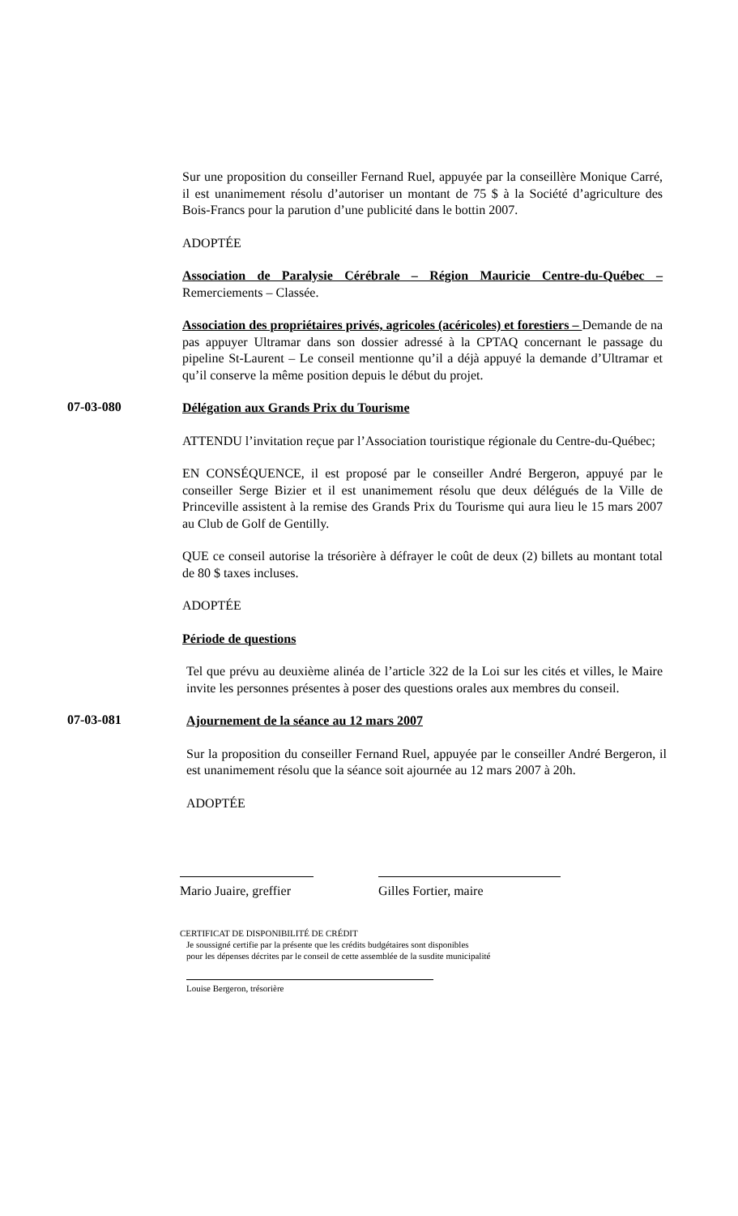Sur une proposition du conseiller Fernand Ruel, appuyée par la conseillère Monique Carré, il est unanimement résolu d’autoriser un montant de 75 $ à la Société d’agriculture des Bois-Francs pour la parution d’une publicité dans le bottin 2007.
ADOPTÉE
Association de Paralysie Cérébrale – Région Mauricie Centre-du-Québec – Remerciements – Classée.
Association des propriétaires privés, agricoles (acéricoles) et forestiers – Demande de na pas appuyer Ultramar dans son dossier adressé à la CPTAQ concernant le passage du pipeline St-Laurent – Le conseil mentionne qu’il a déjà appuyé la demande d’Ultramar et qu’il conserve la même position depuis le début du projet.
07-03-080
Délégation aux Grands Prix du Tourisme
ATTENDU l’invitation reçue par l’Association touristique régionale du Centre-du-Québec;
EN CONSÉQUENCE, il est proposé par le conseiller André Bergeron, appuyé par le conseiller Serge Bizier et il est unanimement résolu que deux délégués de la Ville de Princeville assistent à la remise des Grands Prix du Tourisme qui aura lieu le 15 mars 2007 au Club de Golf de Gentilly.
QUE ce conseil autorise la trésorière à défrayer le coût de deux (2) billets au montant total de 80 $ taxes incluses.
ADOPTÉE
Période de questions
Tel que prévu au deuxième alinéa de l’article 322 de la Loi sur les cités et villes, le Maire invite les personnes présentes à poser des questions orales aux membres du conseil.
07-03-081
Ajournement de la séance au 12 mars 2007
Sur la proposition du conseiller Fernand Ruel, appuyée par le conseiller André Bergeron, il est unanimement résolu que la séance soit ajournée au 12 mars 2007 à 20h.
ADOPTÉE
Mario Juaire, greffier
Gilles Fortier, maire
CERTIFICAT DE DISPONIBILITÉ DE CRÉDIT
Je soussigné certifie par la présente que les crédits budgétaires sont disponibles
pour les dépenses décrites par le conseil de cette assemblée de la susdite municipalité
Louise Bergeron, trésorière